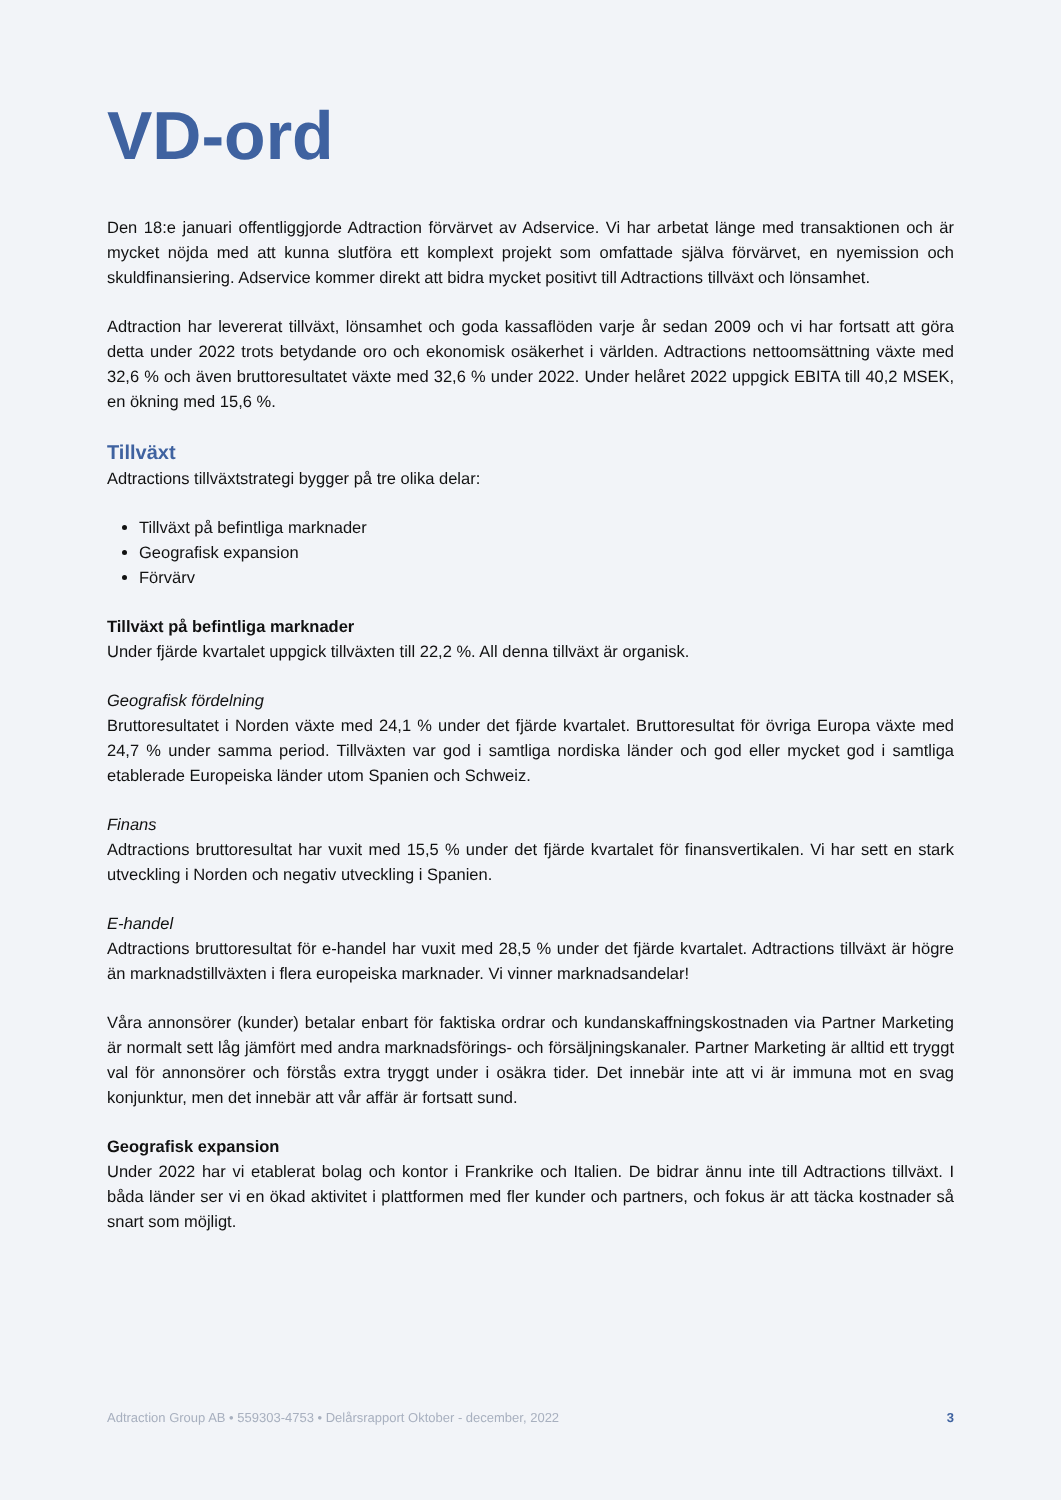VD-ord
Den 18:e januari offentliggjorde Adtraction förvärvet av Adservice. Vi har arbetat länge med transaktionen och är mycket nöjda med att kunna slutföra ett komplext projekt som omfattade själva förvärvet, en nyemission och skuldfinansiering. Adservice kommer direkt att bidra mycket positivt till Adtractions tillväxt och lönsamhet.
Adtraction har levererat tillväxt, lönsamhet och goda kassaflöden varje år sedan 2009 och vi har fortsatt att göra detta under 2022 trots betydande oro och ekonomisk osäkerhet i världen. Adtractions nettoomsättning växte med 32,6 % och även bruttoresultatet växte med 32,6 % under 2022. Under helåret 2022 uppgick EBITA till 40,2 MSEK, en ökning med 15,6 %.
Tillväxt
Adtractions tillväxtstrategi bygger på tre olika delar:
Tillväxt på befintliga marknader
Geografisk expansion
Förvärv
Tillväxt på befintliga marknader
Under fjärde kvartalet uppgick tillväxten till 22,2 %. All denna tillväxt är organisk.
Geografisk fördelning
Bruttoresultatet i Norden växte med 24,1 % under det fjärde kvartalet. Bruttoresultat för övriga Europa växte med 24,7 % under samma period. Tillväxten var god i samtliga nordiska länder och god eller mycket god i samtliga etablerade Europeiska länder utom Spanien och Schweiz.
Finans
Adtractions bruttoresultat har vuxit med 15,5 % under det fjärde kvartalet för finansvertikalen. Vi har sett en stark utveckling i Norden och negativ utveckling i Spanien.
E-handel
Adtractions bruttoresultat för e-handel har vuxit med 28,5 % under det fjärde kvartalet. Adtractions tillväxt är högre än marknadstillväxten i flera europeiska marknader. Vi vinner marknadsandelar!
Våra annonsörer (kunder) betalar enbart för faktiska ordrar och kundanskaffningskostnaden via Partner Marketing är normalt sett låg jämfört med andra marknadsförings- och försäljningskanaler. Partner Marketing är alltid ett tryggt val för annonsörer och förstås extra tryggt under i osäkra tider. Det innebär inte att vi är immuna mot en svag konjunktur, men det innebär att vår affär är fortsatt sund.
Geografisk expansion
Under 2022 har vi etablerat bolag och kontor i Frankrike och Italien. De bidrar ännu inte till Adtractions tillväxt. I båda länder ser vi en ökad aktivitet i plattformen med fler kunder och partners, och fokus är att täcka kostnader så snart som möjligt.
Adtraction Group AB • 559303-4753 • Delårsrapport Oktober - december, 2022 3